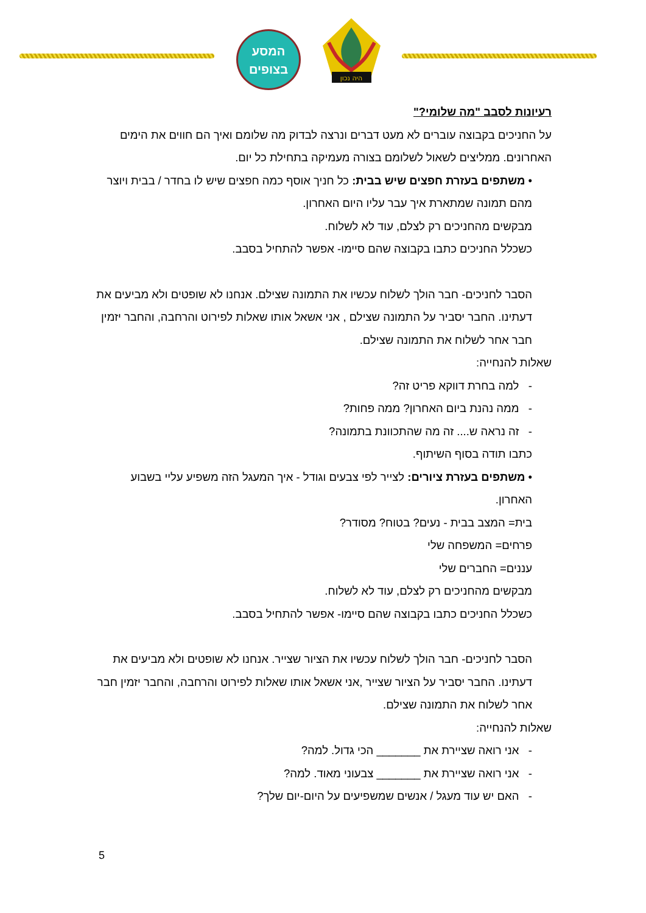המסע
בצופים
היה נכון
רעיונות לסבב "מה שלומי?"
על החניכים בקבוצה עוברים לא מעט דברים ונרצה לבדוק מה שלומם ואיך הם חווים את הימים האחרונים. ממליצים לשאול לשלומם בצורה מעמיקה בתחילת כל יום.
• משתפים בעזרת חפצים שיש בבית: כל חניך אוסף כמה חפצים שיש לו בחדר / בבית ויוצר מהם תמונה שמתארת איך עבר עליו היום האחרון.
מבקשים מהחניכים רק לצלם, עוד לא לשלוח.
כשכלל החניכים כתבו בקבוצה שהם סיימו- אפשר להתחיל בסבב.
הסבר לחניכים- חבר הולך לשלוח עכשיו את התמונה שצילם. אנחנו לא שופטים ולא מביעים את דעתינו. החבר יסביר על התמונה שצילם , אני אשאל אותו שאלות לפירוט והרחבה, והחבר יזמין חבר אחר לשלוח את התמונה שצילם.
שאלות להנחייה:
- למה בחרת דווקא פריט זה?
- ממה נהנת ביום האחרון? ממה פחות?
- זה נראה ש.... זה מה שהתכוונת בתמונה?
כתבו תודה בסוף השיתוף.
• משתפים בעזרת ציורים: לצייר לפי צבעים וגודל - איך המעגל הזה משפיע עליי בשבוע האחרון.
בית= המצב בבית - נעים? בטוח? מסודר?
פרחים= המשפחה שלי
עננים= החברים שלי
מבקשים מהחניכים רק לצלם, עוד לא לשלוח.
כשכלל החניכים כתבו בקבוצה שהם סיימו- אפשר להתחיל בסבב.
הסבר לחניכים- חבר הולך לשלוח עכשיו את הציור שצייר. אנחנו לא שופטים ולא מביעים את דעתינו. החבר יסביר על הציור שצייר ,אני אשאל אותו שאלות לפירוט והרחבה, והחבר יזמין חבר אחר לשלוח את התמונה שצילם.
שאלות להנחייה:
- אני רואה שציירת את _______ הכי גדול. למה?
- אני רואה שציירת את _______ צבעוני מאוד. למה?
- האם יש עוד מעגל / אנשים שמשפיעים על היום-יום שלך?
5